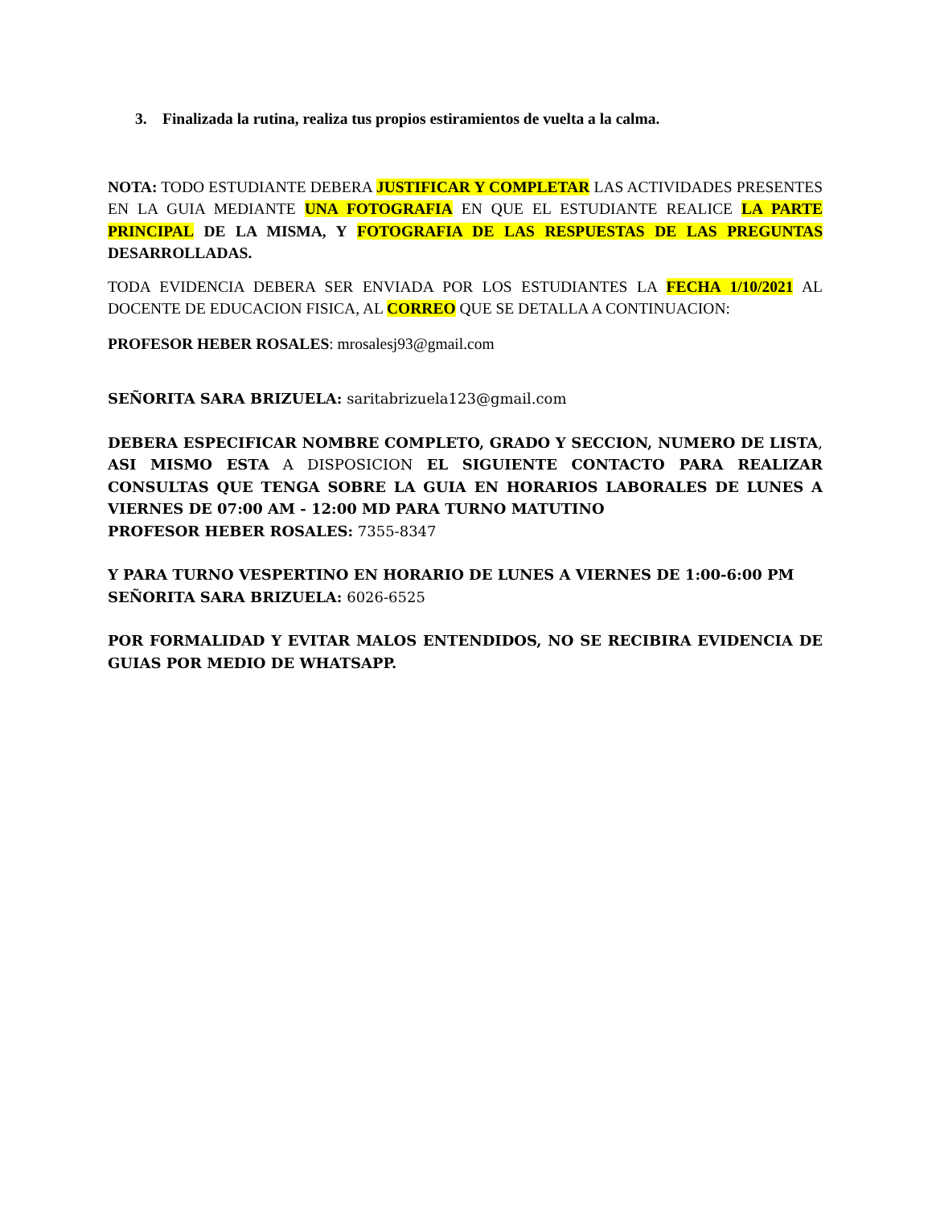3. Finalizada la rutina, realiza tus propios estiramientos de vuelta a la calma.
NOTA: TODO ESTUDIANTE DEBERA JUSTIFICAR Y COMPLETAR LAS ACTIVIDADES PRESENTES EN LA GUIA MEDIANTE UNA FOTOGRAFIA EN QUE EL ESTUDIANTE REALICE LA PARTE PRINCIPAL DE LA MISMA, Y FOTOGRAFIA DE LAS RESPUESTAS DE LAS PREGUNTAS DESARROLLADAS.
TODA EVIDENCIA DEBERA SER ENVIADA POR LOS ESTUDIANTES LA FECHA 1/10/2021 AL DOCENTE DE EDUCACION FISICA, AL CORREO QUE SE DETALLA A CONTINUACION:
PROFESOR HEBER ROSALES: mrosalesj93@gmail.com
SEÑORITA SARA BRIZUELA: saritabrizuela123@gmail.com
DEBERA ESPECIFICAR NOMBRE COMPLETO, GRADO Y SECCION, NUMERO DE LISTA, ASI MISMO ESTA A DISPOSICION EL SIGUIENTE CONTACTO PARA REALIZAR CONSULTAS QUE TENGA SOBRE LA GUIA EN HORARIOS LABORALES DE LUNES A VIERNES DE 07:00 AM - 12:00 MD PARA TURNO MATUTINO
PROFESOR HEBER ROSALES: 7355-8347
Y PARA TURNO VESPERTINO EN HORARIO DE LUNES A VIERNES DE 1:00-6:00 PM
SEÑORITA SARA BRIZUELA: 6026-6525
POR FORMALIDAD Y EVITAR MALOS ENTENDIDOS, NO SE RECIBIRA EVIDENCIA DE GUIAS POR MEDIO DE WHATSAPP.